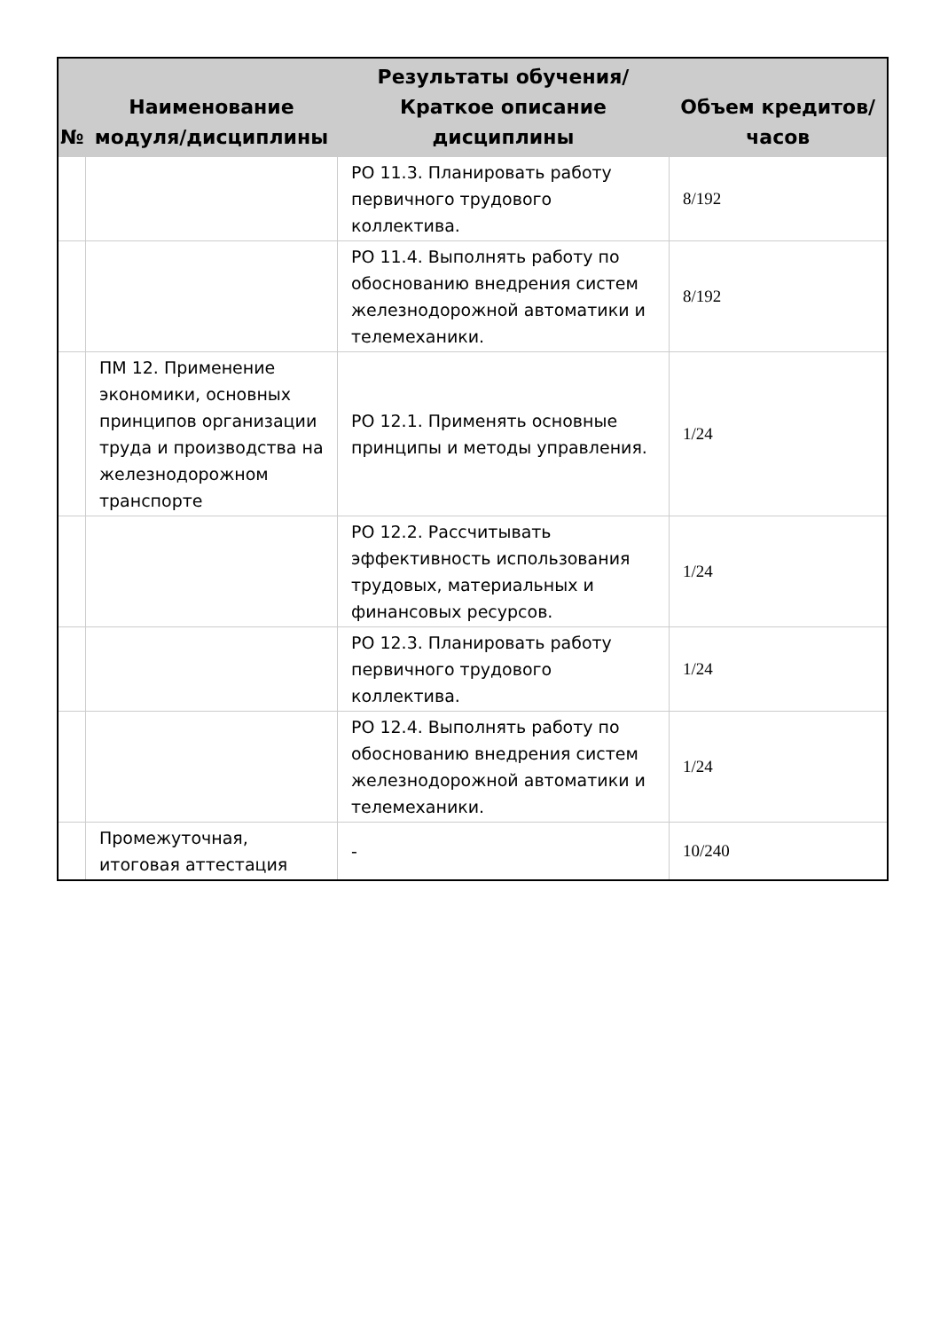| № | Наименование модуля/дисциплины | Результаты обучения/Краткое описание дисциплины | Объем кредитов/часов |
| --- | --- | --- | --- |
| | | РО 11.3. Планировать работу первичного трудового коллектива. | 8/192 |
| | | РО 11.4. Выполнять работу по обоснованию внедрения систем железнодорожной автоматики и телемеханики. | 8/192 |
| | ПМ 12. Применение экономики, основных принципов организации труда и производства на железнодорожном транспорте | РО 12.1. Применять основные принципы и методы управления. | 1/24 |
| | | РО 12.2. Рассчитывать эффективность использования трудовых, материальных и финансовых ресурсов. | 1/24 |
| | | РО 12.3. Планировать работу первичного трудового коллектива. | 1/24 |
| | | РО 12.4. Выполнять работу по обоснованию внедрения систем железнодорожной автоматики и телемеханики. | 1/24 |
| | Промежуточная, итоговая аттестация | - | 10/240 |